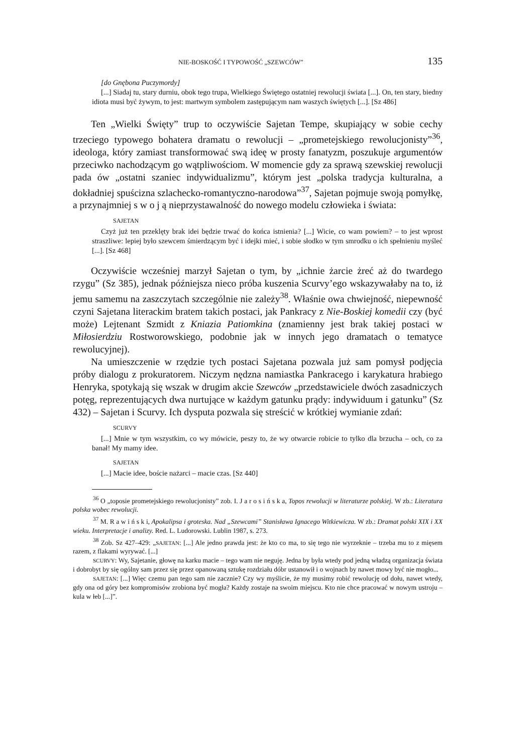NIE-BOSKOŚĆ I TYPOWOŚĆ „SZEWCÓW” 135
[do Gnębona Puczymordy]
[...] Siadaj tu, stary durniu, obok tego trupa, Wielkiego Świętego ostatniej rewolucji świata [...]. On, ten stary, biedny idiota musi być żywym, to jest: martwym symbolem zastępującym nam waszych świętych [...]. [Sz 486]
Ten „Wielki Święty” trup to oczywiście Sajetan Tempe, skupiający w sobie cechy trzeciego typowego bohatera dramatu o rewolucji – „prometejskiego rewolucjonisty”<sup>36</sup>, ideologa, który zamiast transformować swą ideę w prosty fanatyzm, poszukuje argumentów przeciwko nachodzącym go wątpliwościom. W momencie gdy za sprawą szewskiej rewolucji pada ów „ostatni szaniec indywidualizmu”, którym jest „polska tradycja kulturalna, a dokładniej spuścizna szlachecko-romantyczno-narodowa”<sup>37</sup>, Sajetan pojmuje swoją pomyłkę, a przynajmniej s w o j ą nieprzystawalność do nowego modelu człowieka i świata:
SAJETAN
Czyż już ten przeklęty brak idei będzie trwać do końca istnienia? [...] Wicie, co wam powiem? – to jest wprost straszliwe: lepiej było szewcem śmierdzącym być i idejki mieć, i sobie słodko w tym smrodku o ich spełnieniu myśleć [...]. [Sz 468]
Oczywiście wcześniej marzył Sajetan o tym, by „ichnie żarcie żreć aż do twardego rzygu” (Sz 385), jednak późniejsza nieco próba kuszenia Scurvy’ego wskazywałaby na to, iż jemu samemu na zaszczytach szczególnie nie zależy<sup>38</sup>. Właśnie owa chwiejność, niepewność czyni Sajetana literackim bratem takich postaci, jak Pankracy z Nie-Boskiej komedii czy (być może) Lejtenant Szmidt z Kniazia Patiomkina (znamienny jest brak takiej postaci w Miłosierdziu Rostworowskiego, podobnie jak w innych jego dramatach o tematyce rewolucyjnej).
Na umieszczenie w rzędzie tych postaci Sajetana pozwala już sam pomysł podjęcia próby dialogu z prokuratorem. Niczym nędzna namiastka Pankracego i karykatura hrabiego Henryka, spotykają się wszak w drugim akcie Szewców „przedstawiciele dwóch zasadniczych potęg, reprezentujących dwa nurtujące w każdym gatunku prądy: indywiduum i gatunku” (Sz 432) – Sajetan i Scurvy. Ich dysputa pozwala się streścić w krótkiej wymianie zdań:
SCURVY
[...] Mnie w tym wszystkim, co wy mówicie, peszy to, że wy otwarcie robicie to tylko dla brzucha – och, co za banał! My mamy idee.
SAJETAN
[...] Macie idee, boście nażarci – macie czas. [Sz 440]
<sup>36</sup> O „toposie prometejskiego rewolucjonisty” zob. I. J a r o s i ń s k a, Topos rewolucji w literaturze polskiej. W zb.: Literatura polska wobec rewolucji.
<sup>37</sup> M. R a w i ń s k i, Apokalipsa i groteska. Nad „Szewcami” Stanisława Ignacego Witkiewicza. W zb.: Dramat polski XIX i XX wieku. Interpretacje i analizy. Red. L. Ludorowski. Lublin 1987, s. 273.
<sup>38</sup> Zob. Sz 427–429: „SAJETAN: [...] Ale jedno prawda jest: że kto co ma, to się tego nie wyrzeknie – trzeba mu to z mięsem razem, z flakami wyrywać. [...]
SCURVY: Wy, Sajetanie, głowę na karku macie – tego wam nie neguję. Jedna by była wtedy pod jedną władzą organizacja świata i dobrobyt by się ogólny sam przez się przez opanowaną sztukę rozdziału dóbr ustanowił i o wojnach by nawet mowy być nie mogło...
SAJETAN: [...] Więc czemu pan tego sam nie zacznie? Czy wy myślicie, że my musimy robić rewolucję od dołu, nawet wtedy, gdy ona od góry bez kompromisów zrobiona być mogła? Każdy zostaje na swoim miejscu. Kto nie chce pracować w nowym ustroju – kula w łeb [...]”.